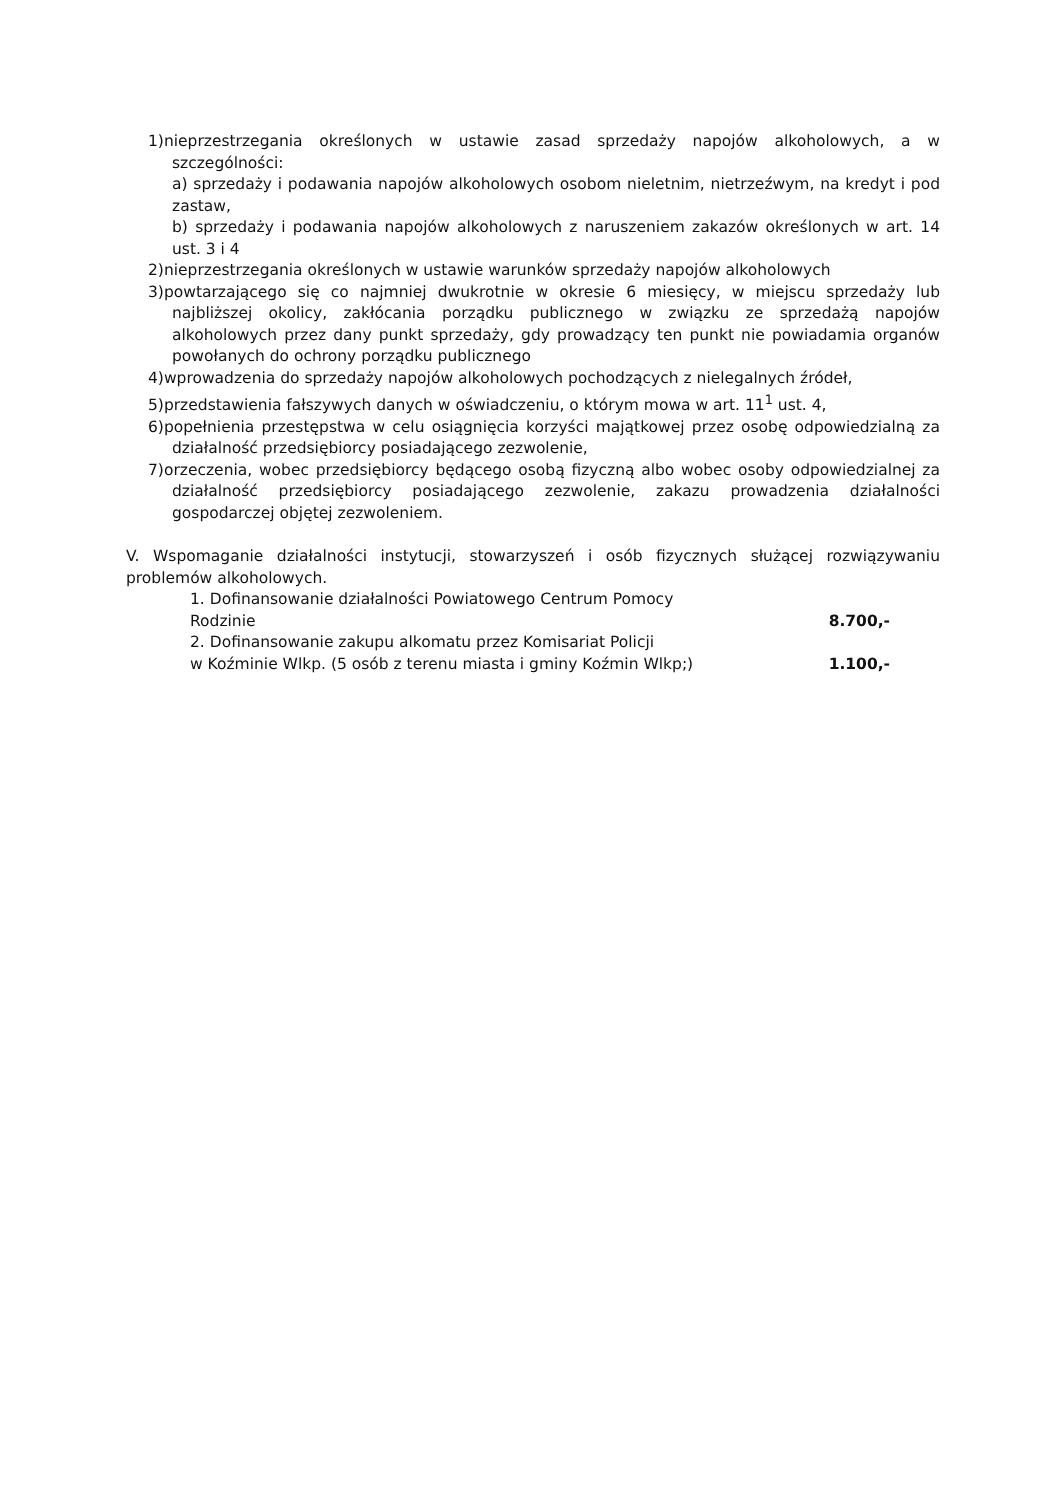1)nieprzestrzegania określonych w ustawie zasad sprzedaży napojów alkoholowych, a w szczególności:
a) sprzedaży i podawania napojów alkoholowych osobom nieletnim, nietrzeźwym, na kredyt i pod zastaw,
b) sprzedaży i podawania napojów alkoholowych z naruszeniem zakazów określonych w art. 14 ust. 3 i 4
2)nieprzestrzegania określonych w ustawie warunków sprzedaży napojów alkoholowych
3)powtarzającego się co najmniej dwukrotnie w okresie 6 miesięcy, w miejscu sprzedaży lub najbliższej okolicy, zakłócania porządku publicznego w związku ze sprzedażą napojów alkoholowych przez dany punkt sprzedaży, gdy prowadzący ten punkt nie powiadamia organów powołanych do ochrony porządku publicznego
4)wprowadzenia do sprzedaży napojów alkoholowych pochodzących z nielegalnych źródeł,
5)przedstawienia fałszywych danych w oświadczeniu, o którym mowa w art. 11<sup>1</sup> ust. 4,
6)popełnienia przestępstwa w celu osiągnięcia korzyści majątkowej przez osobę odpowiedzialną za działalność przedsiębiorcy posiadającego zezwolenie,
7)orzeczenia, wobec przedsiębiorcy będącego osobą fizyczną albo wobec osoby odpowiedzialnej za działalność przedsiębiorcy posiadającego zezwolenie, zakazu prowadzenia działalności gospodarczej objętej zezwoleniem.
V. Wspomaganie działalności instytucji, stowarzyszeń i osób fizycznych służącej rozwiązywaniu problemów alkoholowych.
1. Dofinansowanie działalności Powiatowego Centrum Pomocy
Rodzinie
8.700,-
2. Dofinansowanie zakupu alkomatu przez Komisariat Policji
w Koźminie Wlkp. (5 osób z terenu miasta i gminy Koźmin Wlkp;)
1.100,-